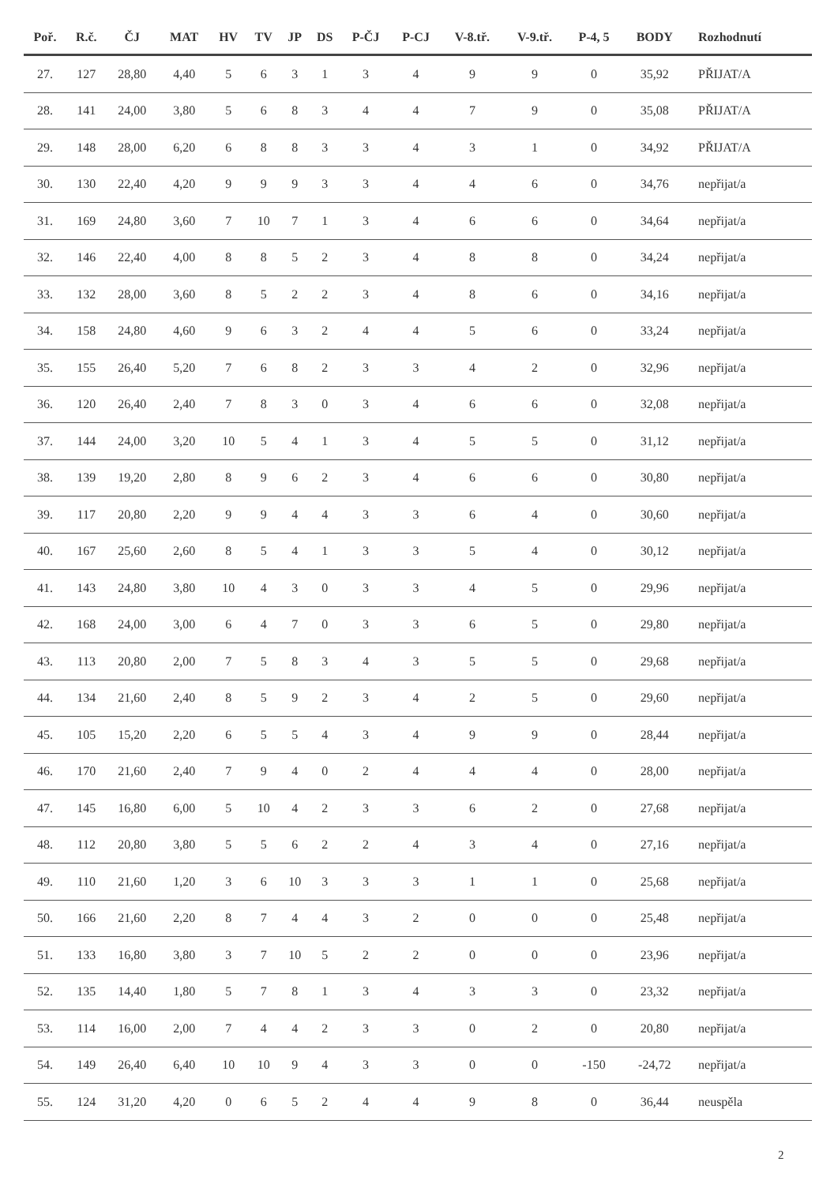| Poř. | R.č. | ČJ | MAT | HV | TV | JP | DS | P-ČJ | P-CJ | V-8.tř. | V-9.tř. | P-4, 5 | BODY | Rozhodnutí |
| --- | --- | --- | --- | --- | --- | --- | --- | --- | --- | --- | --- | --- | --- | --- |
| 27. | 127 | 28,80 | 4,40 | 5 | 6 | 3 | 1 | 3 | 4 | 9 | 9 | 0 | 35,92 | PŘIJAT/A |
| 28. | 141 | 24,00 | 3,80 | 5 | 6 | 8 | 3 | 4 | 4 | 7 | 9 | 0 | 35,08 | PŘIJAT/A |
| 29. | 148 | 28,00 | 6,20 | 6 | 8 | 8 | 3 | 3 | 4 | 3 | 1 | 0 | 34,92 | PŘIJAT/A |
| 30. | 130 | 22,40 | 4,20 | 9 | 9 | 9 | 3 | 3 | 4 | 4 | 6 | 0 | 34,76 | nepřijat/a |
| 31. | 169 | 24,80 | 3,60 | 7 | 10 | 7 | 1 | 3 | 4 | 6 | 6 | 0 | 34,64 | nepřijat/a |
| 32. | 146 | 22,40 | 4,00 | 8 | 8 | 5 | 2 | 3 | 4 | 8 | 8 | 0 | 34,24 | nepřijat/a |
| 33. | 132 | 28,00 | 3,60 | 8 | 5 | 2 | 2 | 3 | 4 | 8 | 6 | 0 | 34,16 | nepřijat/a |
| 34. | 158 | 24,80 | 4,60 | 9 | 6 | 3 | 2 | 4 | 4 | 5 | 6 | 0 | 33,24 | nepřijat/a |
| 35. | 155 | 26,40 | 5,20 | 7 | 6 | 8 | 2 | 3 | 3 | 4 | 2 | 0 | 32,96 | nepřijat/a |
| 36. | 120 | 26,40 | 2,40 | 7 | 8 | 3 | 0 | 3 | 4 | 6 | 6 | 0 | 32,08 | nepřijat/a |
| 37. | 144 | 24,00 | 3,20 | 10 | 5 | 4 | 1 | 3 | 4 | 5 | 5 | 0 | 31,12 | nepřijat/a |
| 38. | 139 | 19,20 | 2,80 | 8 | 9 | 6 | 2 | 3 | 4 | 6 | 6 | 0 | 30,80 | nepřijat/a |
| 39. | 117 | 20,80 | 2,20 | 9 | 9 | 4 | 4 | 3 | 3 | 6 | 4 | 0 | 30,60 | nepřijat/a |
| 40. | 167 | 25,60 | 2,60 | 8 | 5 | 4 | 1 | 3 | 3 | 5 | 4 | 0 | 30,12 | nepřijat/a |
| 41. | 143 | 24,80 | 3,80 | 10 | 4 | 3 | 0 | 3 | 3 | 4 | 5 | 0 | 29,96 | nepřijat/a |
| 42. | 168 | 24,00 | 3,00 | 6 | 4 | 7 | 0 | 3 | 3 | 6 | 5 | 0 | 29,80 | nepřijat/a |
| 43. | 113 | 20,80 | 2,00 | 7 | 5 | 8 | 3 | 4 | 3 | 5 | 5 | 0 | 29,68 | nepřijat/a |
| 44. | 134 | 21,60 | 2,40 | 8 | 5 | 9 | 2 | 3 | 4 | 2 | 5 | 0 | 29,60 | nepřijat/a |
| 45. | 105 | 15,20 | 2,20 | 6 | 5 | 5 | 4 | 3 | 4 | 9 | 9 | 0 | 28,44 | nepřijat/a |
| 46. | 170 | 21,60 | 2,40 | 7 | 9 | 4 | 0 | 2 | 4 | 4 | 4 | 0 | 28,00 | nepřijat/a |
| 47. | 145 | 16,80 | 6,00 | 5 | 10 | 4 | 2 | 3 | 3 | 6 | 2 | 0 | 27,68 | nepřijat/a |
| 48. | 112 | 20,80 | 3,80 | 5 | 5 | 6 | 2 | 2 | 4 | 3 | 4 | 0 | 27,16 | nepřijat/a |
| 49. | 110 | 21,60 | 1,20 | 3 | 6 | 10 | 3 | 3 | 3 | 1 | 1 | 0 | 25,68 | nepřijat/a |
| 50. | 166 | 21,60 | 2,20 | 8 | 7 | 4 | 4 | 3 | 2 | 0 | 0 | 0 | 25,48 | nepřijat/a |
| 51. | 133 | 16,80 | 3,80 | 3 | 7 | 10 | 5 | 2 | 2 | 0 | 0 | 0 | 23,96 | nepřijat/a |
| 52. | 135 | 14,40 | 1,80 | 5 | 7 | 8 | 1 | 3 | 4 | 3 | 3 | 0 | 23,32 | nepřijat/a |
| 53. | 114 | 16,00 | 2,00 | 7 | 4 | 4 | 2 | 3 | 3 | 0 | 2 | 0 | 20,80 | nepřijat/a |
| 54. | 149 | 26,40 | 6,40 | 10 | 10 | 9 | 4 | 3 | 3 | 0 | 0 | -150 | -24,72 | nepřijat/a |
| 55. | 124 | 31,20 | 4,20 | 0 | 6 | 5 | 2 | 4 | 4 | 9 | 8 | 0 | 36,44 | neuspěla |
2